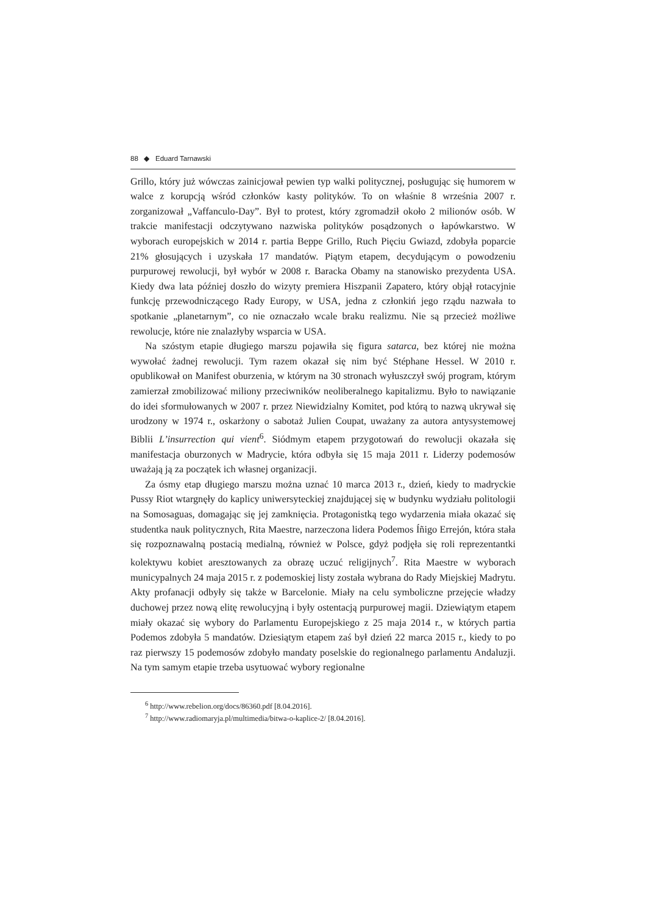88 ◆ Eduard Tarnawski
Grillo, który już wówczas zainicjował pewien typ walki politycznej, posługując się humorem w walce z korupcją wśród członków kasty polityków. To on właśnie 8 września 2007 r. zorganizował „Vaffanculo-Day”. Był to protest, który zgromadził około 2 milionów osób. W trakcie manifestacji odczytywano nazwiska polityków posądzonych o łapówkarstwo. W wyborach europejskich w 2014 r. partia Beppe Grillo, Ruch Pięciu Gwiazd, zdobyła poparcie 21% głosujących i uzyskała 17 mandatów. Piątym etapem, decydującym o powodzeniu purpurowej rewolucji, był wybór w 2008 r. Baracka Obamy na stanowisko prezydenta USA. Kiedy dwa lata później doszło do wizyty premiera Hiszpanii Zapatero, który objął rotacyjnie funkcję przewodniczącego Rady Europy, w USA, jedna z członkiń jego rządu nazwała to spotkanie „planetarnym”, co nie oznaczało wcale braku realizmu. Nie są przecież możliwe rewolucje, które nie znalazłyby wsparcia w USA.
Na szóstym etapie długiego marszu pojawiła się figura satarca, bez której nie można wywołać żadnej rewolucji. Tym razem okazał się nim być Stéphane Hessel. W 2010 r. opublikował on Manifest oburzenia, w którym na 30 stronach wyłuszczył swój program, którym zamierzał zmobilizować miliony przeciwników neoliberalnego kapitalizmu. Było to nawiązanie do idei sformułowanych w 2007 r. przez Niewidzialny Komitet, pod którą to nazwą ukrywał się urodzony w 1974 r., oskarżony o sabotaż Julien Coupat, uważany za autora antysystemowej Biblii L’insurrection qui vient<sup>6</sup>. Siódmym etapem przygotowań do rewolucji okazała się manifestacja oburzonych w Madrycie, która odbyła się 15 maja 2011 r. Liderzy podemosów uważają ją za początek ich własnej organizacji.
Za ósmy etap długiego marszu można uznać 10 marca 2013 r., dzień, kiedy to madryckie Pussy Riot wtargnęły do kaplicy uniwersyteckiej znajdującej się w budynku wydziału politologii na Somosaguas, domagając się jej zamknięcia. Protagonistką tego wydarzenia miała okazać się studentka nauk politycznych, Rita Maestre, narzeczona lidera Podemos Íñigo Errejón, która stała się rozpoznawalną postacią medialną, również w Polsce, gdyż podjęła się roli reprezentantki kolektywu kobiet aresztowanych za obrazę uczuć religijnych<sup>7</sup>. Rita Maestre w wyborach municypalnych 24 maja 2015 r. z podemoskiej listy została wybrana do Rady Miejskiej Madrytu. Akty profanacji odbyły się także w Barcelonie. Miały na celu symboliczne przejęcie władzy duchowej przez nową elitę rewolucyjną i były ostentacją purpurowej magii. Dziewiątym etapem miały okazać się wybory do Parlamentu Europejskiego z 25 maja 2014 r., w których partia Podemos zdobyła 5 mandatów. Dziesiątym etapem zaś był dzień 22 marca 2015 r., kiedy to po raz pierwszy 15 podemosów zdobyło mandaty poselskie do regionalnego parlamentu Andaluzji. Na tym samym etapie trzeba usytuować wybory regionalne
<sup>6</sup> http://www.rebelion.org/docs/86360.pdf [8.04.2016].
<sup>7</sup> http://www.radiomaryja.pl/multimedia/bitwa-o-kaplice-2/ [8.04.2016].